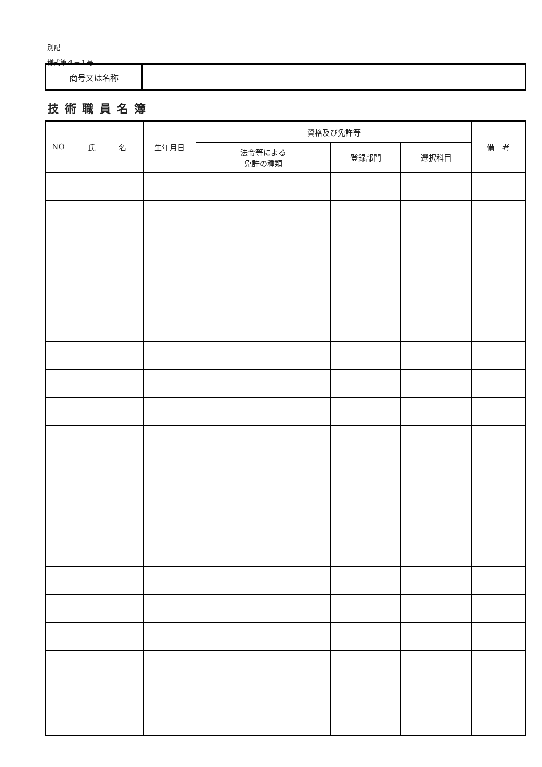別記
様式第４－１号
| 商号又は名称 | |
技術職員名簿
| NO | 氏 名 | 生年月日 | 資格及び免許等 | | | 備 考 |
| --- | --- | --- | --- | --- | --- | --- |
| | | | 法令等による 免許の種類 | 登録部門 | 選択科目 | |